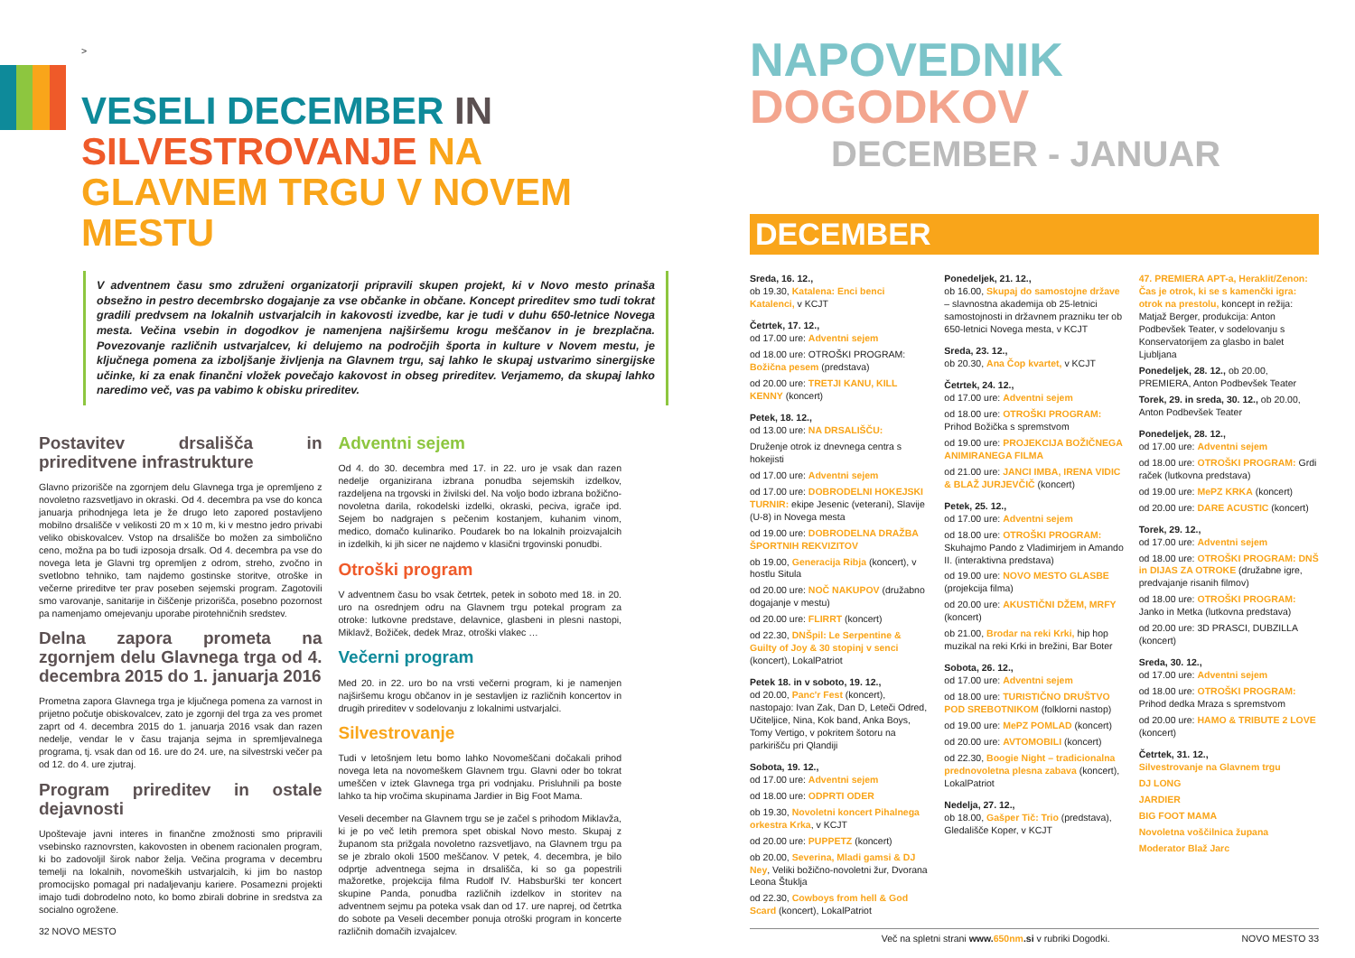>
VESELI DECEMBER IN
SILVESTROVANJE NA GLAVNEM TRGU V NOVEM MESTU
V adventnem času smo združeni organizatorji pripravili skupen projekt, ki v Novo mesto prinaša obsežno in pestro decembrsko dogajanje za vse občanke in občane. Koncept prireditev smo tudi tokrat gradili predvsem na lokalnih ustvarjalcih in kakovosti izvedbe, kar je tudi v duhu 650-letnice Novega mesta. Večina vsebin in dogodkov je namenjena najširšemu krogu meščanov in je brezplačna. Povezovanje različnih ustvarjalcev, ki delujemo na področjih športa in kulture v Novem mestu, je ključnega pomena za izboljšanje življenja na Glavnem trgu, saj lahko le skupaj ustvarimo sinergijske učinke, ki za enak finančni vložek povečajo kakovost in obseg prireditev. Verjamemo, da skupaj lahko naredimo več, vas pa vabimo k obisku prireditev.
Postavitev drsališča in prireditvene infrastrukture
Glavno prizorišče na zgornjem delu Glavnega trga je opremljeno z novoletno razsvetljavo in okraski. Od 4. decembra pa vse do konca januarja prihodnjega leta je že drugo leto zapored postavljeno mobilno drsališče v velikosti 20 m x 10 m, ki v mestno jedro privabi veliko obiskovalcev. Vstop na drsališče bo možen za simbolično ceno, možna pa bo tudi izposoja drsalk. Od 4. decembra pa vse do novega leta je Glavni trg opremljen z odrom, streho, zvočno in svetlobno tehniko, tam najdemo gostinske storitve, otroške in večerne prireditve ter prav poseben sejemski program. Zagotovili smo varovanje, sanitarije in čiščenje prizorišča, posebno pozornost pa namenjamo omejevanju uporabe pirotehničnih sredstev.
Delna zapora prometa na zgornjem delu Glavnega trga od 4. decembra 2015 do 1. januarja 2016
Prometna zapora Glavnega trga je ključnega pomena za varnost in prijetno počutje obiskovalcev, zato je zgornji del trga za ves promet zaprt od 4. decembra 2015 do 1. januarja 2016 vsak dan razen nedelje, vendar le v času trajanja sejma in spremljevalnega programa, tj. vsak dan od 16. ure do 24. ure, na silvestrski večer pa od 12. do 4. ure zjutraj.
Program prireditev in ostale dejavnosti
Upoštevaje javni interes in finančne zmožnosti smo pripravili vsebinsko raznovrsten, kakovosten in obenem racionalen program, ki bo zadovoljil širok nabor želja. Večina programa v decembru temelji na lokalnih, novomeških ustvarjalcih, ki jim bo nastop promocijsko pomagal pri nadaljevanju kariere. Posamezni projekti imajo tudi dobrodelno noto, ko bomo zbirali dobrine in sredstva za socialno ogrožene.
32 NOVO MESTO
Adventni sejem
Od 4. do 30. decembra med 17. in 22. uro je vsak dan razen nedelje organizirana izbrana ponudba sejemskih izdelkov, razdeljena na trgovski in živilski del. Na voljo bodo izbrana božično-novoletna darila, rokodelski izdelki, okraski, peciva, igrače ipd. Sejem bo nadgrajen s pečenim kostanjem, kuhanim vinom, medico, domačo kulinariko. Poudarek bo na lokalnih proizvajalcih in izdelkih, ki jih sicer ne najdemo v klasični trgovinski ponudbi.
Otroški program
V adventnem času bo vsak četrtek, petek in soboto med 18. in 20. uro na osrednjem odru na Glavnem trgu potekal program za otroke: lutkovne predstave, delavnice, glasbeni in plesni nastopi, Miklavž, Božiček, dedek Mraz, otroški vlakec …
Večerni program
Med 20. in 22. uro bo na vrsti večerni program, ki je namenjen najširšemu krogu občanov in je sestavljen iz različnih koncertov in drugih prireditev v sodelovanju z lokalnimi ustvarjalci.
Silvestrovanje
Tudi v letošnjem letu bomo lahko Novomeščani dočakali prihod novega leta na novomeškem Glavnem trgu. Glavni oder bo tokrat umeščen v iztek Glavnega trga pri vodnjaku. Prisluhnili pa boste lahko ta hip vročima skupinama Jardier in Big Foot Mama.
Veseli december na Glavnem trgu se je začel s prihodom Miklavža, ki je po več letih premora spet obiskal Novo mesto. Skupaj z županom sta prižgala novoletno razsvetljavo, na Glavnem trgu pa se je zbralo okoli 1500 meščanov. V petek, 4. decembra, je bilo odprtje adventnega sejma in drsališča, ki so ga popestrili mažoretke, projekcija filma Rudolf IV. Habsburški ter koncert skupine Panda, ponudba različnih izdelkov in storitev na adventnem sejmu pa poteka vsak dan od 17. ure naprej, od četrtka do sobote pa Veseli december ponuja otroški program in koncerte različnih domačih izvajalcev.
NAPOVEDNIK DOGODKOV
DECEMBER - JANUAR
DECEMBER
Sreda, 16. 12.,
ob 19.30, Katalena: Enci benci Katalenci, v KCJT
Četrtek, 17. 12.,
od 17.00 ure: Adventni sejem
od 18.00 ure: OTROŠKI PROGRAM: Božična pesem (predstava)
od 20.00 ure: TRETJI KANU, KILL KENNY (koncert)
Petek, 18. 12.,
od 13.00 ure: NA DRSALIŠČU:
Druženje otrok iz dnevnega centra s hokejisti
od 17.00 ure: Adventni sejem
od 17.00 ure: DOBRODELNI HOKEJSKI TURNIR: ekipe Jesenic (veterani), Slavije (U-8) in Novega mesta
od 19.00 ure: DOBRODELNA DRAŽBA ŠPORTNIH REKVIZITOV
ob 19.00, Generacija Ribja (koncert), v hostlu Situla
od 20.00 ure: NOČ NAKUPOV (družabno dogajanje v mestu)
od 20.00 ure: FLIRRT (koncert)
od 22.30, DNŠpil: Le Serpentine & Guilty of Joy & 30 stopinj v senci (koncert), LokalPatriot
Petek 18. in v soboto, 19. 12.,
od 20.00, Panc'r Fest (koncert), nastopajo: Ivan Zak, Dan D, Leteči Odred, Učiteljice, Nina, Kok band, Anka Boys, Tomy Vertigo, v pokritem šotoru na parkirišču pri Qlandiji
Sobota, 19. 12.,
od 17.00 ure: Adventni sejem
od 18.00 ure: ODPRTI ODER
ob 19.30, Novoletni koncert Pihalnega orkestra Krka, v KCJT
od 20.00 ure: PUPPETZ (koncert)
ob 20.00, Severina, Mladi gamsi & DJ Ney, Veliki božično-novoletni žur, Dvorana Leona Štuklja
od 22.30, Cowboys from hell & God Scard (koncert), LokalPatriot
Ponedeljek, 21. 12.,
ob 16.00, Skupaj do samostojne države – slavnostna akademija ob 25-letnici samostojnosti in državnem prazniku ter ob 650-letnici Novega mesta, v KCJT
Sreda, 23. 12.,
ob 20.30, Ana Čop kvartet, v KCJT
Četrtek, 24. 12.,
od 17.00 ure: Adventni sejem
od 18.00 ure: OTROŠKI PROGRAM: Prihod Božička s spremstvom
od 19.00 ure: PROJEKCIJA BOŽIČNEGA ANIMIRANEGA FILMA
od 21.00 ure: JANCI IMBA, IRENA VIDIC & BLAŽ JURJEVČIČ (koncert)
Petek, 25. 12.,
od 17.00 ure: Adventni sejem
od 18.00 ure: OTROŠKI PROGRAM: Skuhajmo Pando z Vladimirjem in Amando II. (interaktivna predstava)
od 19.00 ure: NOVO MESTO GLASBE (projekcija filma)
od 20.00 ure: AKUSTIČNI DŽEM, MRFY (koncert)
ob 21.00, Brodar na reki Krki, hip hop muzikal na reki Krki in brežini, Bar Boter
Sobota, 26. 12.,
od 17.00 ure: Adventni sejem
od 18.00 ure: TURISTIČNO DRUŠTVO POD SREBOTNIKOM (folklorni nastop)
od 19.00 ure: MePZ POMLAD (koncert)
od 20.00 ure: AVTOMOBILI (koncert)
od 22.30, Boogie Night – tradicionalna prednovoletna plesna zabava (koncert), LokalPatriot
Nedelja, 27. 12.,
ob 18.00, Gašper Tič: Trio (predstava), Gledališče Koper, v KCJT
47. PREMIERA APT-a, Heraklit/Zenon: Čas je otrok, ki se s kamenčki igra: otrok na prestolu, koncept in režija: Matjaž Berger, produkcija: Anton Podbevšek Teater, v sodelovanju s Konservatorijem za glasbo in balet Ljubljana
Ponedeljek, 28. 12., ob 20.00, PREMIERA, Anton Podbevšek Teater
Torek, 29. in sreda, 30. 12., ob 20.00, Anton Podbevšek Teater
Ponedeljek, 28. 12.,
od 17.00 ure: Adventni sejem
od 18.00 ure: OTROŠKI PROGRAM: Grdi raček (lutkovna predstava)
od 19.00 ure: MePZ KRKA (koncert)
od 20.00 ure: DARE ACUSTIC (koncert)
Torek, 29. 12.,
od 17.00 ure: Adventni sejem
od 18.00 ure: OTROŠKI PROGRAM: DNŠ in DIJAS ZA OTROKE (družabne igre, predvajanje risanih filmov)
od 18.00 ure: OTROŠKI PROGRAM: Janko in Metka (lutkovna predstava)
od 20.00 ure: 3D PRASCI, DUBZILLA (koncert)
Sreda, 30. 12.,
od 17.00 ure: Adventni sejem
od 18.00 ure: OTROŠKI PROGRAM: Prihod dedka Mraza s spremstvom
od 20.00 ure: HAMO & TRIBUTE 2 LOVE (koncert)
Četrtek, 31. 12.,
Silvestrovanje na Glavnem trgu
DJ LONG
JARDIER
BIG FOOT MAMA
Novoletna voščilnica župana
Moderator Blaž Jarc
Več na spletni strani www.650nm.si v rubriki Dogodki. NOVO MESTO 33